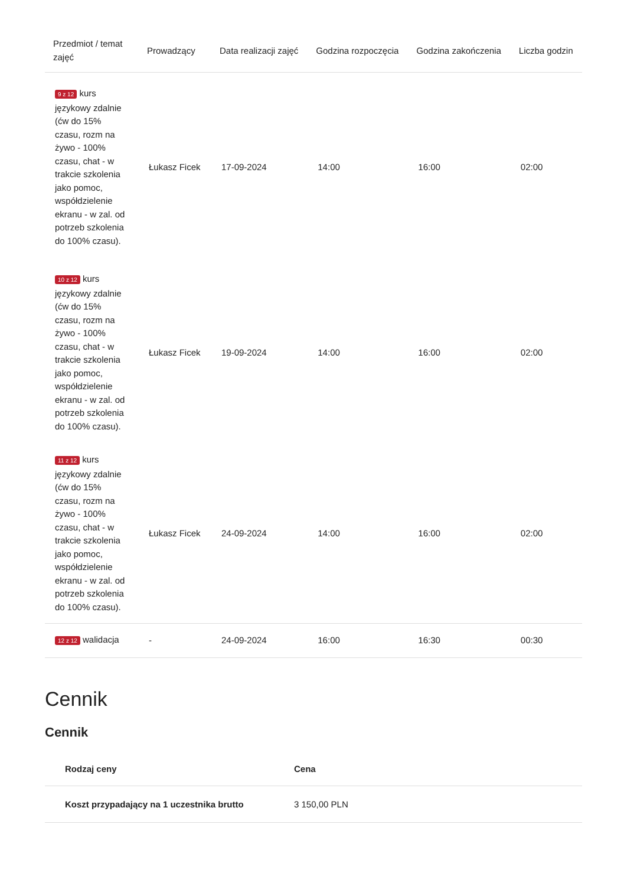| Przedmiot / temat zajęć | Prowadzący | Data realizacji zajęć | Godzina rozpoczęcia | Godzina zakończenia | Liczba godzin |
| --- | --- | --- | --- | --- | --- |
| 9 z 12 kurs językowy zdalnie (ćw do 15% czasu, rozm na żywo - 100% czasu, chat - w trakcie szkolenia jako pomoc, współdzielenie ekranu - w zal. od potrzeb szkolenia do 100% czasu). | Łukasz Ficek | 17-09-2024 | 14:00 | 16:00 | 02:00 |
| 10 z 12 kurs językowy zdalnie (ćw do 15% czasu, rozm na żywo - 100% czasu, chat - w trakcie szkolenia jako pomoc, współdzielenie ekranu - w zal. od potrzeb szkolenia do 100% czasu). | Łukasz Ficek | 19-09-2024 | 14:00 | 16:00 | 02:00 |
| 11 z 12 kurs językowy zdalnie (ćw do 15% czasu, rozm na żywo - 100% czasu, chat - w trakcie szkolenia jako pomoc, współdzielenie ekranu - w zal. od potrzeb szkolenia do 100% czasu). | Łukasz Ficek | 24-09-2024 | 14:00 | 16:00 | 02:00 |
| 12 z 12 walidacja | - | 24-09-2024 | 16:00 | 16:30 | 00:30 |
Cennik
Cennik
| Rodzaj ceny | Cena |
| --- | --- |
| Koszt przypadający na 1 uczestnika brutto | 3 150,00 PLN |